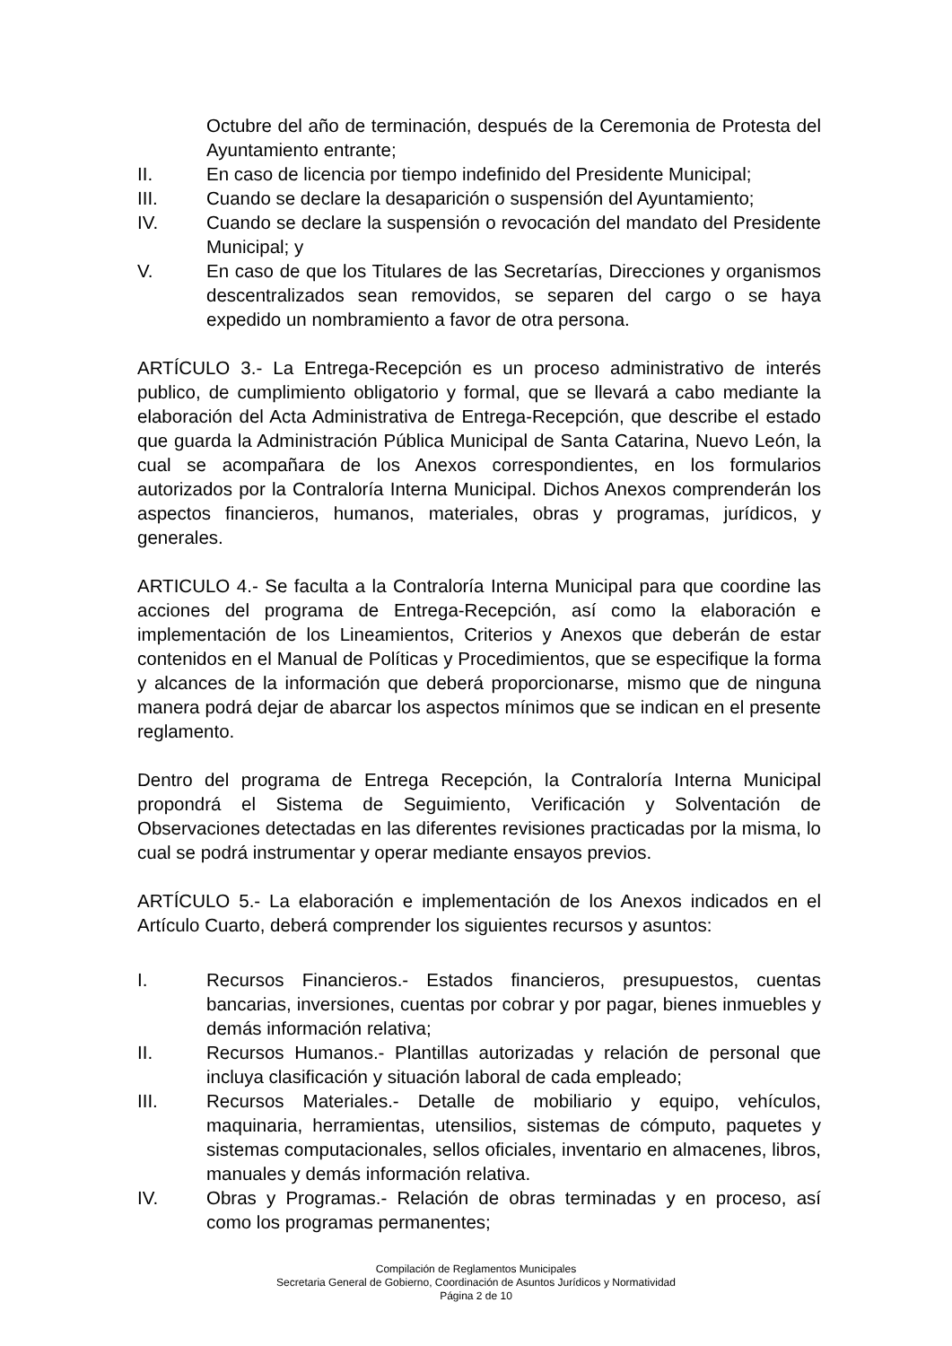Octubre del año de terminación, después de la Ceremonia de Protesta del Ayuntamiento entrante;
II. En caso de licencia por tiempo indefinido del Presidente Municipal;
III. Cuando se declare la desaparición o suspensión del Ayuntamiento;
IV. Cuando se declare la suspensión o revocación del mandato del Presidente Municipal; y
V. En caso de que los Titulares de las Secretarías, Direcciones y organismos descentralizados sean removidos, se separen del cargo o se haya expedido un nombramiento a favor de otra persona.
ARTÍCULO 3.- La Entrega-Recepción es un proceso administrativo de interés publico, de cumplimiento obligatorio y formal, que se llevará a cabo mediante la elaboración del Acta Administrativa de Entrega-Recepción, que describe el estado que guarda la Administración Pública Municipal de Santa Catarina, Nuevo León, la cual se acompañara de los Anexos correspondientes, en los formularios autorizados por la Contraloría Interna Municipal. Dichos Anexos comprenderán los aspectos financieros, humanos, materiales, obras y programas, jurídicos, y generales.
ARTICULO 4.- Se faculta a la Contraloría Interna Municipal para que coordine las acciones del programa de Entrega-Recepción, así como la elaboración e implementación de los Lineamientos, Criterios y Anexos que deberán de estar contenidos en el Manual de Políticas y Procedimientos, que se especifique la forma y alcances de la información que deberá proporcionarse, mismo que de ninguna manera podrá dejar de abarcar los aspectos mínimos que se indican en el presente reglamento.
Dentro del programa de Entrega Recepción, la Contraloría Interna Municipal propondrá el Sistema de Seguimiento, Verificación y Solventación de Observaciones detectadas en las diferentes revisiones practicadas por la misma, lo cual se podrá instrumentar y operar mediante ensayos previos.
ARTÍCULO 5.- La elaboración e implementación de los Anexos indicados en el Artículo Cuarto, deberá comprender los siguientes recursos y asuntos:
I. Recursos Financieros.- Estados financieros, presupuestos, cuentas bancarias, inversiones, cuentas por cobrar y por pagar, bienes inmuebles y demás información relativa;
II. Recursos Humanos.- Plantillas autorizadas y relación de personal que incluya clasificación y situación laboral de cada empleado;
III. Recursos Materiales.- Detalle de mobiliario y equipo, vehículos, maquinaria, herramientas, utensilios, sistemas de cómputo, paquetes y sistemas computacionales, sellos oficiales, inventario en almacenes, libros, manuales y demás información relativa.
IV. Obras y Programas.- Relación de obras terminadas y en proceso, así como los programas permanentes;
Compilación de Reglamentos Municipales
Secretaria General de Gobierno, Coordinación de Asuntos Jurídicos y Normatividad
Página 2 de 10